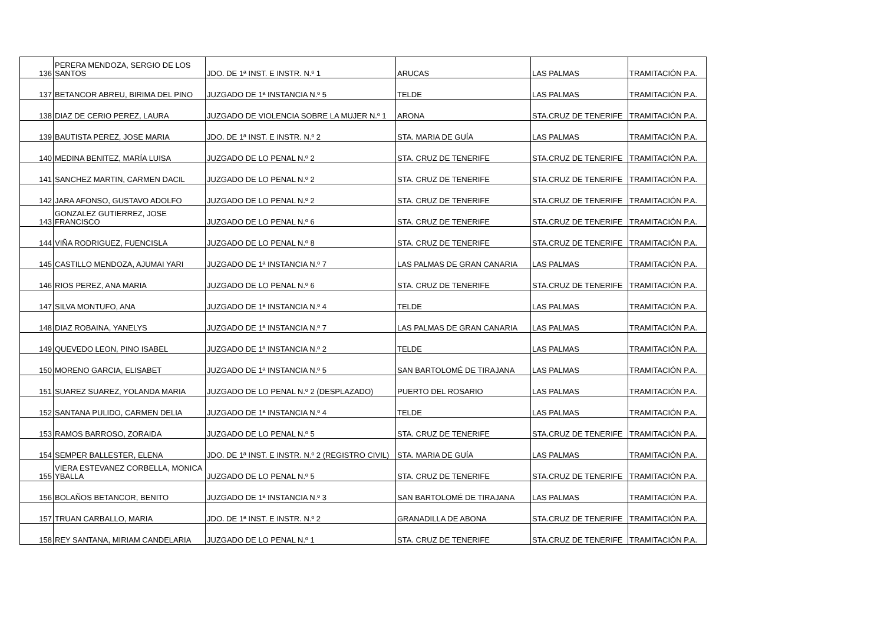| 136 | PERERA MENDOZA, SERGIO DE LOS SANTOS | JDO. DE 1ª INST. E INSTR. N.º 1 | ARUCAS | LAS PALMAS | TRAMITACIÓN P.A. |
| 137 | BETANCOR ABREU, BIRIMA DEL PINO | JUZGADO DE 1ª INSTANCIA N.º 5 | TELDE | LAS PALMAS | TRAMITACIÓN P.A. |
| 138 | DIAZ DE CERIO PEREZ, LAURA | JUZGADO DE VIOLENCIA SOBRE LA MUJER N.º 1 | ARONA | STA.CRUZ DE TENERIFE | TRAMITACIÓN P.A. |
| 139 | BAUTISTA PEREZ, JOSE MARIA | JDO. DE 1ª INST. E INSTR. N.º 2 | STA. MARIA DE GUÍA | LAS PALMAS | TRAMITACIÓN P.A. |
| 140 | MEDINA BENITEZ, MARÍA LUISA | JUZGADO DE LO PENAL N.º 2 | STA. CRUZ DE TENERIFE | STA.CRUZ DE TENERIFE | TRAMITACIÓN P.A. |
| 141 | SANCHEZ MARTIN, CARMEN DACIL | JUZGADO DE LO PENAL N.º 2 | STA. CRUZ DE TENERIFE | STA.CRUZ DE TENERIFE | TRAMITACIÓN P.A. |
| 142 | JARA AFONSO, GUSTAVO ADOLFO | JUZGADO DE LO PENAL N.º 2 | STA. CRUZ DE TENERIFE | STA.CRUZ DE TENERIFE | TRAMITACIÓN P.A. |
| 143 | GONZALEZ GUTIERREZ, JOSE FRANCISCO | JUZGADO DE LO PENAL N.º 6 | STA. CRUZ DE TENERIFE | STA.CRUZ DE TENERIFE | TRAMITACIÓN P.A. |
| 144 | VIÑA RODRIGUEZ, FUENCISLA | JUZGADO DE LO PENAL N.º 8 | STA. CRUZ DE TENERIFE | STA.CRUZ DE TENERIFE | TRAMITACIÓN P.A. |
| 145 | CASTILLO MENDOZA, AJUMAI YARI | JUZGADO DE 1ª INSTANCIA N.º 7 | LAS PALMAS DE GRAN CANARIA | LAS PALMAS | TRAMITACIÓN P.A. |
| 146 | RIOS PEREZ, ANA MARIA | JUZGADO DE LO PENAL N.º 6 | STA. CRUZ DE TENERIFE | STA.CRUZ DE TENERIFE | TRAMITACIÓN P.A. |
| 147 | SILVA MONTUFO, ANA | JUZGADO DE 1ª INSTANCIA N.º 4 | TELDE | LAS PALMAS | TRAMITACIÓN P.A. |
| 148 | DIAZ ROBAINA, YANELYS | JUZGADO DE 1ª INSTANCIA N.º 7 | LAS PALMAS DE GRAN CANARIA | LAS PALMAS | TRAMITACIÓN P.A. |
| 149 | QUEVEDO LEON, PINO ISABEL | JUZGADO DE 1ª INSTANCIA N.º 2 | TELDE | LAS PALMAS | TRAMITACIÓN P.A. |
| 150 | MORENO GARCIA, ELISABET | JUZGADO DE 1ª INSTANCIA N.º 5 | SAN BARTOLOMÉ DE TIRAJANA | LAS PALMAS | TRAMITACIÓN P.A. |
| 151 | SUAREZ SUAREZ, YOLANDA MARIA | JUZGADO DE LO PENAL N.º 2 (DESPLAZADO) | PUERTO DEL ROSARIO | LAS PALMAS | TRAMITACIÓN P.A. |
| 152 | SANTANA PULIDO, CARMEN DELIA | JUZGADO DE 1ª INSTANCIA N.º 4 | TELDE | LAS PALMAS | TRAMITACIÓN P.A. |
| 153 | RAMOS BARROSO, ZORAIDA | JUZGADO DE LO PENAL N.º 5 | STA. CRUZ DE TENERIFE | STA.CRUZ DE TENERIFE | TRAMITACIÓN P.A. |
| 154 | SEMPER BALLESTER, ELENA | JDO. DE 1ª INST. E INSTR. N.º 2 (REGISTRO CIVIL) | STA. MARIA DE GUÍA | LAS PALMAS | TRAMITACIÓN P.A. |
| 155 | VIERA ESTEVANEZ CORBELLA, MONICA YBALLA | JUZGADO DE LO PENAL N.º 5 | STA. CRUZ DE TENERIFE | STA.CRUZ DE TENERIFE | TRAMITACIÓN P.A. |
| 156 | BOLAÑOS BETANCOR, BENITO | JUZGADO DE 1ª INSTANCIA N.º 3 | SAN BARTOLOMÉ DE TIRAJANA | LAS PALMAS | TRAMITACIÓN P.A. |
| 157 | TRUAN CARBALLO, MARIA | JDO. DE 1ª INST. E INSTR. N.º 2 | GRANADILLA DE ABONA | STA.CRUZ DE TENERIFE | TRAMITACIÓN P.A. |
| 158 | REY SANTANA, MIRIAM CANDELARIA | JUZGADO DE LO PENAL N.º 1 | STA. CRUZ DE TENERIFE | STA.CRUZ DE TENERIFE | TRAMITACIÓN P.A. |